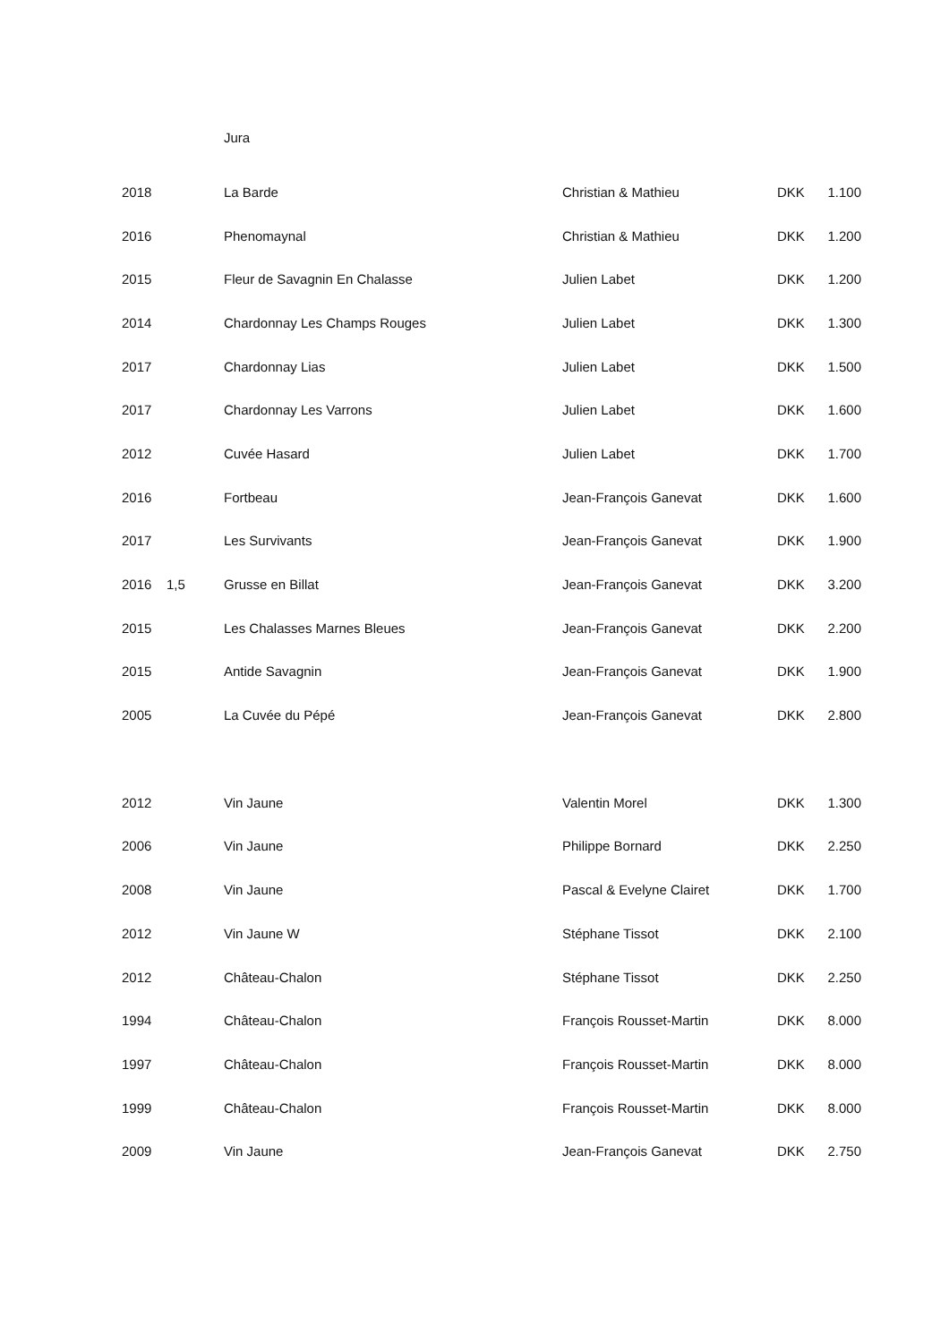Jura
| 2018 | | La Barde | Christian & Mathieu | DKK | 1.100 |
| 2016 | | Phenomaynal | Christian & Mathieu | DKK | 1.200 |
| 2015 | | Fleur de Savagnin En Chalasse | Julien Labet | DKK | 1.200 |
| 2014 | | Chardonnay Les Champs Rouges | Julien Labet | DKK | 1.300 |
| 2017 | | Chardonnay Lias | Julien Labet | DKK | 1.500 |
| 2017 | | Chardonnay Les Varrons | Julien Labet | DKK | 1.600 |
| 2012 | | Cuvée Hasard | Julien Labet | DKK | 1.700 |
| 2016 | | Fortbeau | Jean-François Ganevat | DKK | 1.600 |
| 2017 | | Les Survivants | Jean-François Ganevat | DKK | 1.900 |
| 2016 | 1,5 | Grusse en Billat | Jean-François Ganevat | DKK | 3.200 |
| 2015 | | Les Chalasses Marnes Bleues | Jean-François Ganevat | DKK | 2.200 |
| 2015 | | Antide Savagnin | Jean-François Ganevat | DKK | 1.900 |
| 2005 | | La Cuvée du Pépé | Jean-François Ganevat | DKK | 2.800 |
| 2012 | | Vin Jaune | Valentin Morel | DKK | 1.300 |
| 2006 | | Vin Jaune | Philippe Bornard | DKK | 2.250 |
| 2008 | | Vin Jaune | Pascal & Evelyne Clairet | DKK | 1.700 |
| 2012 | | Vin Jaune W | Stéphane Tissot | DKK | 2.100 |
| 2012 | | Château-Chalon | Stéphane Tissot | DKK | 2.250 |
| 1994 | | Château-Chalon | François Rousset-Martin | DKK | 8.000 |
| 1997 | | Château-Chalon | François Rousset-Martin | DKK | 8.000 |
| 1999 | | Château-Chalon | François Rousset-Martin | DKK | 8.000 |
| 2009 | | Vin Jaune | Jean-François Ganevat | DKK | 2.750 |